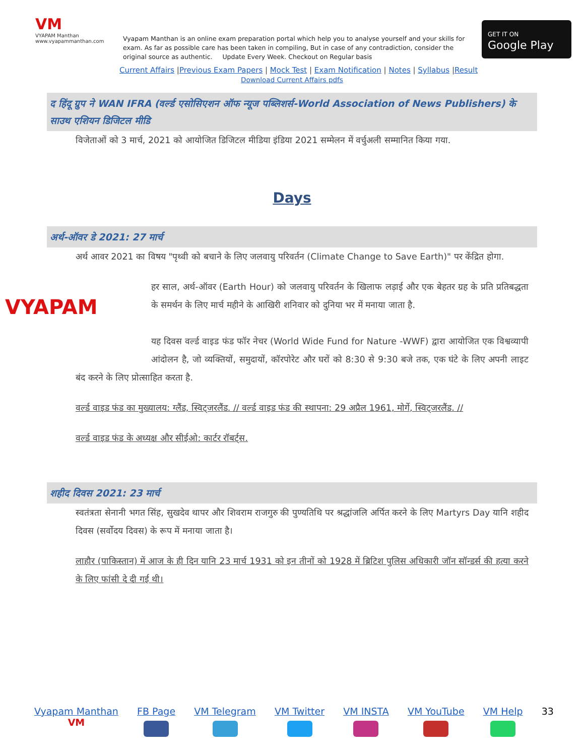VM
VYAPAM Manthan
www.vyapammanthan.com
Vyapam Manthan is an online exam preparation portal which help you to analyse yourself and your skills for exam. As far as possible care has been taken in compiling, But in case of any contradiction, consider the original source as authentic. Update Every Week. Checkout on Regular basis
GET IT ON
Google Play
Current Affairs |Previous Exam Papers | Mock Test | Exam Notification | Notes | Syllabus |Result
Download Current Affairs pdfs
द हिंदू ग्रुप ने WAN IFRA (वर्ल्ड एसोसिएशन ऑफ न्यूज पब्लिशर्स-World Association of News Publishers) के साउथ एशियन डिजिटल मीडि
विजेताओं को 3 मार्च, 2021 को आयोजित डिजिटल मीडिया इंडिया 2021 सम्मेलन में वर्चुअली सम्मानित किया गया.
Days
अर्थ-ऑवर डे 2021: 27 मार्च
अर्थ आवर 2021 का विषय "पृथ्वी को बचाने के लिए जलवायु परिवर्तन (Climate Change to Save Earth)" पर केंद्रित होगा.
VYAPAM हर साल, अर्थ-ऑवर (Earth Hour) को जलवायु परिवर्तन के खिलाफ लड़ाई और एक बेहतर ग्रह के प्रति प्रतिबद्धता के समर्थन के लिए मार्च महीने के आखिरी शनिवार को दुनिया भर में मनाया जाता है.
यह दिवस वर्ल्ड वाइड फंड फॉर नेचर (World Wide Fund for Nature -WWF) द्वारा आयोजित एक विश्वव्यापी आंदोलन है, जो व्यक्तियों, समुदायों, कॉरपोरेट और घरों को 8:30 से 9:30 बजे तक, एक घंटे के लिए अपनी लाइट बंद करने के लिए प्रोत्साहित करता है.
वर्ल्ड वाइड फंड का मुख्यालय: ग्लैंड, स्विट्जरलैंड. // वर्ल्ड वाइड फंड की स्थापना: 29 अप्रैल 1961, मोर्गे, स्विट्जरलैंड. //
वर्ल्ड वाइड फंड के अध्यक्ष और सीईओ: कार्टर रॉबर्ट्स.
शहीद दिवस 2021: 23 मार्च
स्वतंत्रता सेनानी भगत सिंह, सुखदेव थापर और शिवराम राजगुरु की पुण्यतिथि पर श्रद्धांजलि अर्पित करने के लिए Martyrs Day यानि शहीद दिवस (सर्वोदय दिवस) के रूप में मनाया जाता है।
लाहौर (पाकिस्तान) में आज के ही दिन यानि 23 मार्च 1931 को इन तीनों को 1928 में ब्रिटिश पुलिस अधिकारी जॉन सॉन्डर्स की हत्या करने के लिए फांसी दे दी गई थी।
Vyapam Manthan
VM
FB Page
VM Telegram
VM Twitter
VM INSTA
VM YouTube
VM Help
33